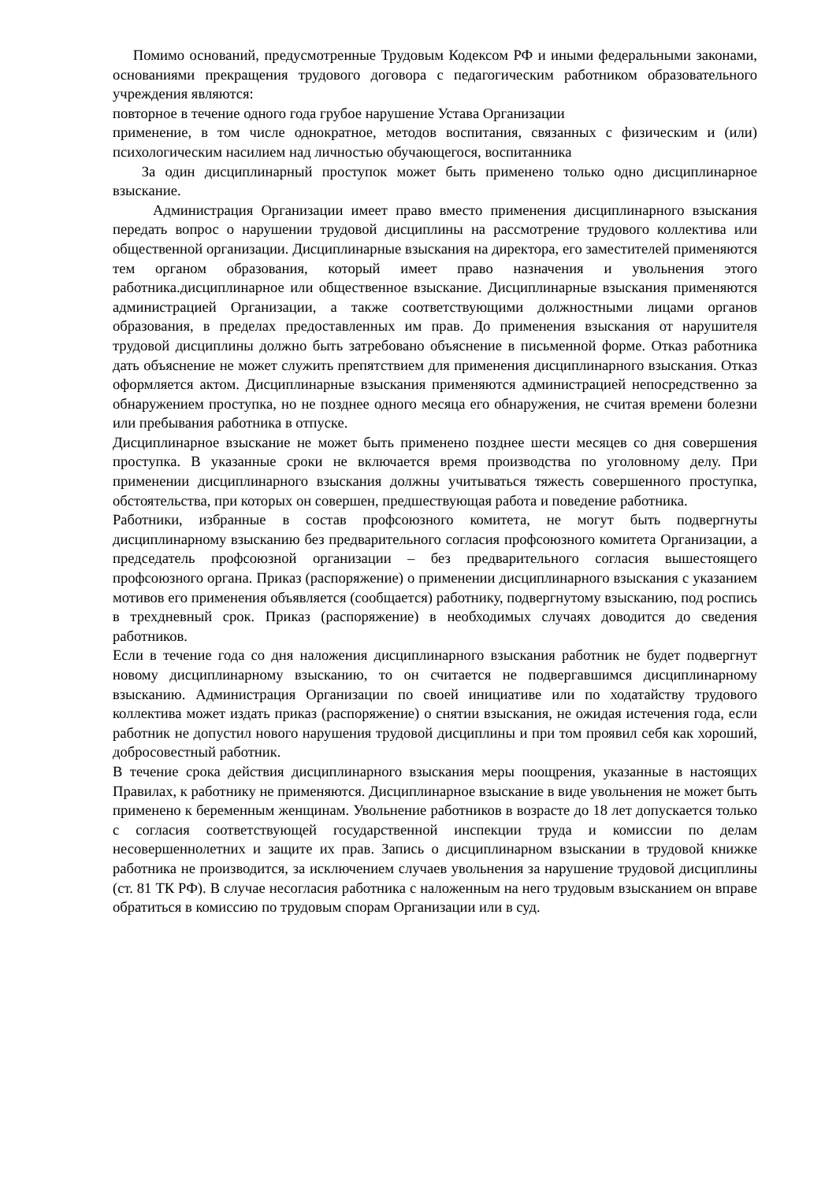Помимо оснований, предусмотренные Трудовым Кодексом РФ и иными федеральными законами, основаниями прекращения трудового договора с педагогическим работником образовательного учреждения являются:
повторное в течение одного года грубое нарушение Устава Организации
применение, в том числе однократное, методов воспитания, связанных с физическим и (или) психологическим насилием над личностью обучающегося, воспитанника
За один дисциплинарный проступок может быть применено только одно дисциплинарное взыскание.
Администрация Организации имеет право вместо применения дисциплинарного взыскания передать вопрос о нарушении трудовой дисциплины на рассмотрение трудового коллектива или общественной организации. Дисциплинарные взыскания на директора, его заместителей применяются тем органом образования, который имеет право назначения и увольнения этого работника.дисциплинарное или общественное взыскание. Дисциплинарные взыскания применяются администрацией Организации, а также соответствующими должностными лицами органов образования, в пределах предоставленных им прав. До применения взыскания от нарушителя трудовой дисциплины должно быть затребовано объяснение в письменной форме. Отказ работника дать объяснение не может служить препятствием для применения дисциплинарного взыскания. Отказ оформляется актом. Дисциплинарные взыскания применяются администрацией непосредственно за обнаружением проступка, но не позднее одного месяца его обнаружения, не считая времени болезни или пребывания работника в отпуске.
Дисциплинарное взыскание не может быть применено позднее шести месяцев со дня совершения проступка. В указанные сроки не включается время производства по уголовному делу. При применении дисциплинарного взыскания должны учитываться тяжесть совершенного проступка, обстоятельства, при которых он совершен, предшествующая работа и поведение работника.
Работники, избранные в состав профсоюзного комитета, не могут быть подвергнуты дисциплинарному взысканию без предварительного согласия профсоюзного комитета Организации, а председатель профсоюзной организации – без предварительного согласия вышестоящего профсоюзного органа. Приказ (распоряжение) о применении дисциплинарного взыскания с указанием мотивов его применения объявляется (сообщается) работнику, подвергнутому взысканию, под роспись в трехдневный срок. Приказ (распоряжение) в необходимых случаях доводится до сведения работников.
Если в течение года со дня наложения дисциплинарного взыскания работник не будет подвергнут новому дисциплинарному взысканию, то он считается не подвергавшимся дисциплинарному взысканию. Администрация Организации по своей инициативе или по ходатайству трудового коллектива может издать приказ (распоряжение) о снятии взыскания, не ожидая истечения года, если работник не допустил нового нарушения трудовой дисциплины и при том проявил себя как хороший, добросовестный работник.
В течение срока действия дисциплинарного взыскания меры поощрения, указанные в настоящих Правилах, к работнику не применяются. Дисциплинарное взыскание в виде увольнения не может быть применено к беременным женщинам. Увольнение работников в возрасте до 18 лет допускается только с согласия соответствующей государственной инспекции труда и комиссии по делам несовершеннолетних и защите их прав. Запись о дисциплинарном взыскании в трудовой книжке работника не производится, за исключением случаев увольнения за нарушение трудовой дисциплины (ст. 81 ТК РФ). В случае несогласия работника с наложенным на него трудовым взысканием он вправе обратиться в комиссию по трудовым спорам Организации или в суд.